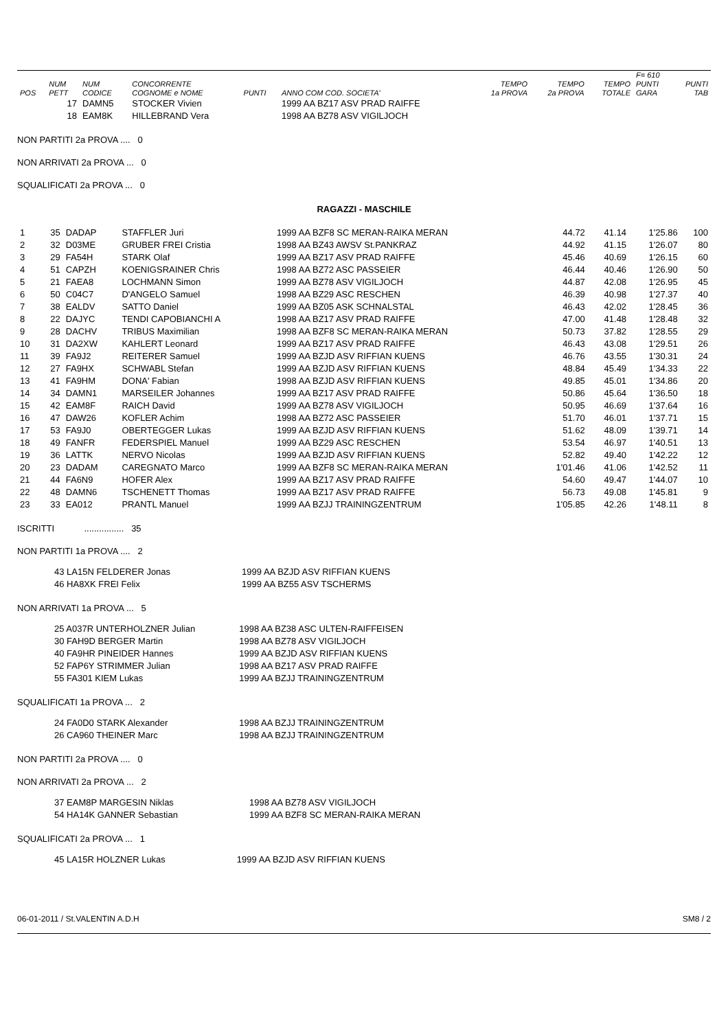| POS | NUM PETT | NUM CODICE | CONCORRENTE COGNOME e NOME | PUNTI | ANNO COM COD. SOCIETA' | TEMPO 1a PROVA | TEMPO 2a PROVA | TEMPO TOTALE | F= 610 PUNTI GARA | PUNTI TAB |
| --- | --- | --- | --- | --- | --- | --- | --- | --- | --- | --- |
| | 17 | DAMN5 | STOCKER Vivien | | 1999 AA BZ17 ASV PRAD RAIFFE | | | | | |
| | 18 | EAM8K | HILLEBRAND Vera | | 1998 AA BZ78 ASV VIGILJOCH | | | | | |
NON PARTITI 2a PROVA .... 0
NON ARRIVATI 2a PROVA ... 0
SQUALIFICATI 2a PROVA ... 0
RAGAZZI - MASCHILE
| 1 | 35 | DADAP | STAFFLER Juri | 1999 AA BZF8 SC MERAN-RAIKA MERAN | 44.72 | 41.14 | 1'25.86 | 100 |
| 2 | 32 | D03ME | GRUBER FREI Cristia | 1998 AA BZ43 AWSV St.PANKRAZ | 44.92 | 41.15 | 1'26.07 | 80 |
| 3 | 29 | FA54H | STARK Olaf | 1999 AA BZ17 ASV PRAD RAIFFE | 45.46 | 40.69 | 1'26.15 | 60 |
| 4 | 51 | CAPZH | KOENIGSRAINER Chris | 1998 AA BZ72 ASC PASSEIER | 46.44 | 40.46 | 1'26.90 | 50 |
| 5 | 21 | FAEA8 | LOCHMANN Simon | 1999 AA BZ78 ASV VIGILJOCH | 44.87 | 42.08 | 1'26.95 | 45 |
| 6 | 50 | C04C7 | D'ANGELO Samuel | 1998 AA BZ29 ASC RESCHEN | 46.39 | 40.98 | 1'27.37 | 40 |
| 7 | 38 | EALDV | SATTO Daniel | 1999 AA BZ05 ASK SCHNALSTAL | 46.43 | 42.02 | 1'28.45 | 36 |
| 8 | 22 | DAJYC | TENDI CAPOBIANCHI A | 1998 AA BZ17 ASV PRAD RAIFFE | 47.00 | 41.48 | 1'28.48 | 32 |
| 9 | 28 | DACHV | TRIBUS Maximilian | 1998 AA BZF8 SC MERAN-RAIKA MERAN | 50.73 | 37.82 | 1'28.55 | 29 |
| 10 | 31 | DA2XW | KAHLERT Leonard | 1999 AA BZ17 ASV PRAD RAIFFE | 46.43 | 43.08 | 1'29.51 | 26 |
| 11 | 39 | FA9J2 | REITERER Samuel | 1999 AA BZJD ASV RIFFIAN KUENS | 46.76 | 43.55 | 1'30.31 | 24 |
| 12 | 27 | FA9HX | SCHWABL Stefan | 1999 AA BZJD ASV RIFFIAN KUENS | 48.84 | 45.49 | 1'34.33 | 22 |
| 13 | 41 | FA9HM | DONA' Fabian | 1998 AA BZJD ASV RIFFIAN KUENS | 49.85 | 45.01 | 1'34.86 | 20 |
| 14 | 34 | DAMN1 | MARSEILER Johannes | 1999 AA BZ17 ASV PRAD RAIFFE | 50.86 | 45.64 | 1'36.50 | 18 |
| 15 | 42 | EAM8F | RAICH David | 1999 AA BZ78 ASV VIGILJOCH | 50.95 | 46.69 | 1'37.64 | 16 |
| 16 | 47 | DAW26 | KOFLER Achim | 1998 AA BZ72 ASC PASSEIER | 51.70 | 46.01 | 1'37.71 | 15 |
| 17 | 53 | FA9J0 | OBERTEGGER Lukas | 1999 AA BZJD ASV RIFFIAN KUENS | 51.62 | 48.09 | 1'39.71 | 14 |
| 18 | 49 | FANFR | FEDERSPIEL Manuel | 1999 AA BZ29 ASC RESCHEN | 53.54 | 46.97 | 1'40.51 | 13 |
| 19 | 36 | LATTK | NERVO Nicolas | 1999 AA BZJD ASV RIFFIAN KUENS | 52.82 | 49.40 | 1'42.22 | 12 |
| 20 | 23 | DADAM | CAREGNATO Marco | 1999 AA BZF8 SC MERAN-RAIKA MERAN | 1'01.46 | 41.06 | 1'42.52 | 11 |
| 21 | 44 | FA6N9 | HOFER Alex | 1999 AA BZ17 ASV PRAD RAIFFE | 54.60 | 49.47 | 1'44.07 | 10 |
| 22 | 48 | DAMN6 | TSCHENETT Thomas | 1999 AA BZ17 ASV PRAD RAIFFE | 56.73 | 49.08 | 1'45.81 | 9 |
| 23 | 33 | EA012 | PRANTL Manuel | 1999 AA BZJJ TRAININGZENTRUM | 1'05.85 | 42.26 | 1'48.11 | 8 |
ISCRITTI ................ 35
NON PARTITI 1a PROVA .... 2
| 43 LA15N FELDERER Jonas | 1999 AA BZJD ASV RIFFIAN KUENS |
| 46 HA8XK FREI Felix | 1999 AA BZ55 ASV TSCHERMS |
NON ARRIVATI 1a PROVA ... 5
| 25 A037R UNTERHOLZNER Julian | 1998 AA BZ38 ASC ULTEN-RAIFFEISEN |
| 30 FAH9D BERGER Martin | 1998 AA BZ78 ASV VIGILJOCH |
| 40 FA9HR PINEIDER Hannes | 1999 AA BZJD ASV RIFFIAN KUENS |
| 52 FAP6Y STRIMMER Julian | 1998 AA BZ17 ASV PRAD RAIFFE |
| 55 FA301 KIEM Lukas | 1999 AA BZJJ TRAININGZENTRUM |
SQUALIFICATI 1a PROVA ... 2
| 24 FA0D0 STARK Alexander | 1998 AA BZJJ TRAININGZENTRUM |
| 26 CA960 THEINER Marc | 1998 AA BZJJ TRAININGZENTRUM |
NON PARTITI 2a PROVA .... 0
NON ARRIVATI 2a PROVA ... 2
| 37 EAM8P MARGESIN Niklas | 1998 AA BZ78 ASV VIGILJOCH |
| 54 HA14K GANNER Sebastian | 1999 AA BZF8 SC MERAN-RAIKA MERAN |
SQUALIFICATI 2a PROVA ... 1
| 45 LA15R HOLZNER Lukas | 1999 AA BZJD ASV RIFFIAN KUENS |
06-01-2011 / St.VALENTIN A.D.H SM8 / 2